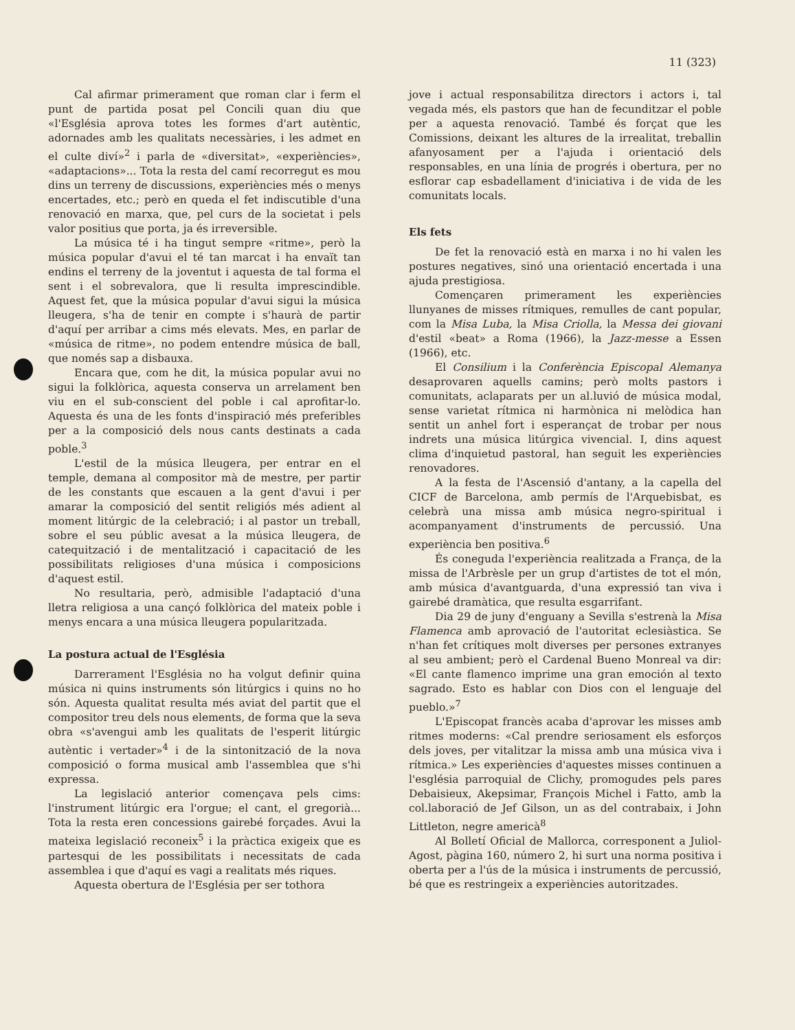11 (323)
Cal afirmar primerament que roman clar i ferm el punt de partida posat pel Concili quan diu que «l'Església aprova totes les formes d'art autèntic, adornades amb les qualitats necessàries, i les admet en el culte diví»<sup>2</sup> i parla de «diversitat», «experiències», «adaptacions»... Tota la resta del camí recorregut es mou dins un terreny de discussions, experiències més o menys encertades, etc.; però en queda el fet indiscutible d'una renovació en marxa, que, pel curs de la societat i pels valor positius que porta, ja és irreversible.
La música té i ha tingut sempre «ritme», però la música popular d'avui el té tan marcat i ha envaït tan endins el terreny de la joventut i aquesta de tal forma el sent i el sobrevalora, que li resulta imprescindible. Aquest fet, que la música popular d'avui sigui la música lleugera, s'ha de tenir en compte i s'haurà de partir d'aquí per arribar a cims més elevats. Mes, en parlar de «música de ritme», no podem entendre música de ball, que només sap a disbauxa.
Encara que, com he dit, la música popular avui no sigui la folklòrica, aquesta conserva un arrelament ben viu en el sub-conscient del poble i cal aprofitar-lo. Aquesta és una de les fonts d'inspiració més preferibles per a la composició dels nous cants destinats a cada poble.<sup>3</sup>
L'estil de la música lleugera, per entrar en el temple, demana al compositor mà de mestre, per partir de les constants que escauen a la gent d'avui i per amarar la composició del sentit religiós més adient al moment litúrgic de la celebració; i al pastor un treball, sobre el seu públic avesat a la música lleugera, de catequització i de mentalització i capacitació de les possibilitats religioses d'una música i composicions d'aquest estil.
No resultaria, però, admisible l'adaptació d'una lletra religiosa a una cançó folklòrica del mateix poble i menys encara a una música lleugera popularitzada.
La postura actual de l'Església
Darrerament l'Església no ha volgut definir quina música ni quins instruments són litúrgics i quins no ho són. Aquesta qualitat resulta més aviat del partit que el compositor treu dels nous elements, de forma que la seva obra «s'avengui amb les qualitats de l'esperit litúrgic autèntic i vertader»<sup>4</sup> i de la sintonització de la nova composició o forma musical amb l'assemblea que s'hi expressa.
La legislació anterior començava pels cims: l'instrument litúrgic era l'orgue; el cant, el gregorià... Tota la resta eren concessions gairebé forçades. Avui la mateixa legislació reconeix<sup>5</sup> i la pràctica exigeix que es partesqui de les possibilitats i necessitats de cada assemblea i que d'aquí es vagi a realitats més riques.
Aquesta obertura de l'Església per ser tothora
jove i actual responsabilitza directors i actors i, tal vegada més, els pastors que han de fecunditzar el poble per a aquesta renovació. També és forçat que les Comissions, deixant les altures de la irrealitat, treballin afanyosament per a l'ajuda i orientació dels responsables, en una línia de progrés i obertura, per no esflorar cap esbadellament d'iniciativa i de vida de les comunitats locals.
Els fets
De fet la renovació està en marxa i no hi valen les postures negatives, sinó una orientació encertada i una ajuda prestigiosa.
Començaren primerament les experiències llunyanes de misses rítmiques, remulles de cant popular, com la Misa Luba, la Misa Criolla, la Messa dei giovani d'estil «beat» a Roma (1966), la Jazz-messe a Essen (1966), etc.
El Consilium i la Conferència Episcopal Alemanya desaprovaren aquells camins; però molts pastors i comunitats, aclaparats per un al.luvió de música modal, sense varietat rítmica ni harmònica ni melòdica han sentit un anhel fort i esperançat de trobar per nous indrets una música litúrgica vivencial. I, dins aquest clima d'inquietud pastoral, han seguit les experiències renovadores.
A la festa de l'Ascensió d'antany, a la capella del CICF de Barcelona, amb permís de l'Arquebisbat, es celebrà una missa amb música negro-spiritual i acompanyament d'instruments de percussió. Una experiència ben positiva.<sup>6</sup>
És coneguda l'experiència realitzada a França, de la missa de l'Arbrèsle per un grup d'artistes de tot el món, amb música d'avantguarda, d'una expressió tan viva i gairebé dramàtica, que resulta esgarrifant.
Dia 29 de juny d'enguany a Sevilla s'estrenà la Misa Flamenca amb aprovació de l'autoritat eclesiàstica. Se n'han fet crítiques molt diverses per persones extranyes al seu ambient; però el Cardenal Bueno Monreal va dir: «El cante flamenco imprime una gran emoción al texto sagrado. Esto es hablar con Dios con el lenguaje del pueblo.»<sup>7</sup>
L'Episcopat francès acaba d'aprovar les misses amb ritmes moderns: «Cal prendre seriosament els esforços dels joves, per vitalitzar la missa amb una música viva i rítmica.» Les experiències d'aquestes misses continuen a l'església parroquial de Clichy, promogudes pels pares Debaisieux, Akepsimar, François Michel i Fatto, amb la col.laboració de Jef Gilson, un as del contrabaix, i John Littleton, negre americà<sup>8</sup>
Al Bolletí Oficial de Mallorca, corresponent a Juliol-Agost, pàgina 160, número 2, hi surt una norma positiva i oberta per a l'ús de la música i instruments de percussió, bé que es restringeix a experiències autoritzades.